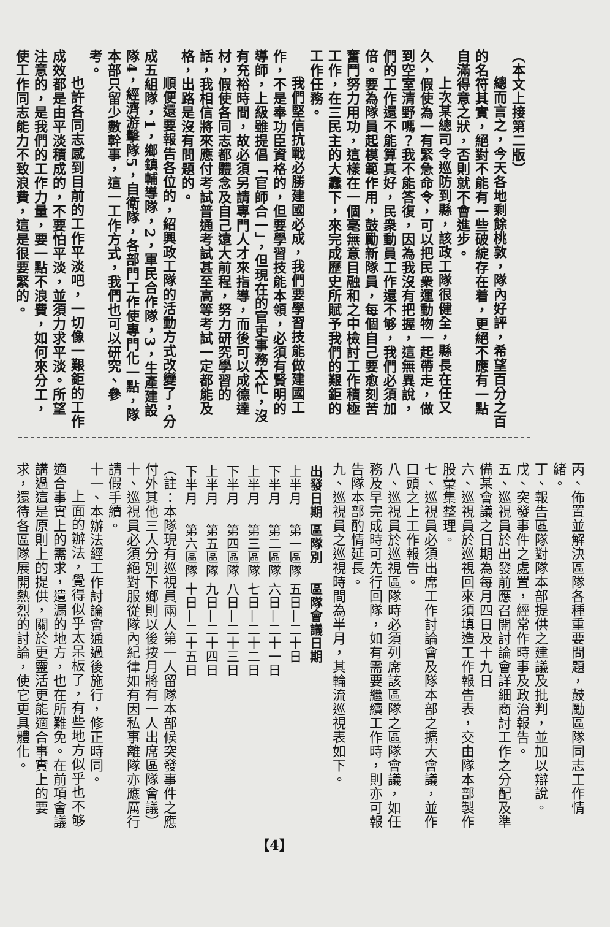（本文上接第二版）
總而言之，今天各地剩餘桃敦，隊內好評，希望百分之百的名符其實，絕對不能有一些破綻存在着，更絕不應有一點自滿得意之狀，否則就不會進步。
上次某總司令巡防到縣，該政工隊很健全，縣長在任又久，假使為一有緊急命令，可以把民衆運動物一起帶走，做到空室清野嗎？我不能答復，因為我沒有把握，這無異說，們的工作還不能算真好，民衆動員工作還不够，我們必須加倍。要為隊員起模範作用，鼓勵新隊員，每個自己要愈刻苦奮鬥努力用功，這樣在一個毫無意目融和之中檢討工作積極工作，在三民主的大纛下，來完成歷史所賦予我們的艱鉅的工作任務。
我們堅信抗戰必勝建國必成，我們要學習技能做建國工作，不是奉功臣資格的，但要學習技能本領，必須有賢明的導師，上級雖提倡「官師合一」，但現在的官吏事務太忙，沒有充裕時間，故必須另請專門人才來指導，而後可以成德達材，假使各同志都體念及自己遠大前程，努力研究學習的話，我相信將來應付考試普通考試甚至高等考試一定都能及格，出路是沒有問題的。
順便還要報告各位的，紹興政工隊的活動方式改變了，分成五組隊，1，鄉鎮輔導隊，2，軍民合作隊，3，生產建設隊4，經濟游擊隊5，自衛隊，各部門工作使專門化一點，隊本部只留少數幹事，這一工作方式，我們也可以研究、參考。
也許各同志感到目前的工作平淡吧，一切像一艱鉅的工作成效都是由平淡積成的，不要怕平淡，並須力求平淡。所望注意的，是我們的工作力量，要一點不浪費，如何來分工，使工作同志能力不致浪費，這是很要緊的。
丙、佈置並解決區隊各種重要問題，鼓勵區隊同志工作情緒。
丁、報告區隊對隊本部提供之建議及批判，並加以辯說。
戊、突發事件之處置，經常作時事及政治報告。
五、巡視員於出發前應召開討論會詳細商討工作之分配及準備某會議之日期為每月四日及十九日
六、巡視員於巡視回來須填造工作報告表，交由隊本部製作股彙集整理。
七、巡視員必須出席工作討論會及隊本部之擴大會議，並作口頭之上工作報告。
八、巡視員於巡視區隊時必須列席該區隊之區隊會議，如任務及早完成時可先行回隊，如有需要繼續工作時，則亦可報告隊本部酌情延長。
九、巡視員之巡視時間為半月，其輪流巡視表如下。
| 出發日期 | 區隊別 | 區隊會議日期 |
| --- | --- | --- |
| 上半月 | 第一區隊 | 五日—二十日 |
| 下半月 | 第二區隊 | 六日—二十一日 |
| 上半月 | 第三區隊 | 七日—二十二日 |
| 下半月 | 第四區隊 | 八日—二十三日 |
| 上半月 | 第五區隊 | 九日—二十四日 |
| 下半月 | 第六區隊 | 十日—二十五日 |
（註：本隊現有巡視員兩人第一人留隊本部候突發事件之應付外其他三人分別下鄉則以後按月將有一人出席區隊會議）
十、巡視員必須絕對服從隊內紀律如有因私事離隊亦應厲行請假手續。
十一、本辦法經工作討論會通過後施行，修正時同。
上面的辦法，覺得似乎太呆板了，有些地方似乎也不够適合事實上的需求，遺漏的地方，也在所難免。在前項會議講過這是原則上的提供，關於更靈活更能適合事實上的要求，還待各區隊展開熱烈的討論，使它更具體化。
【4】